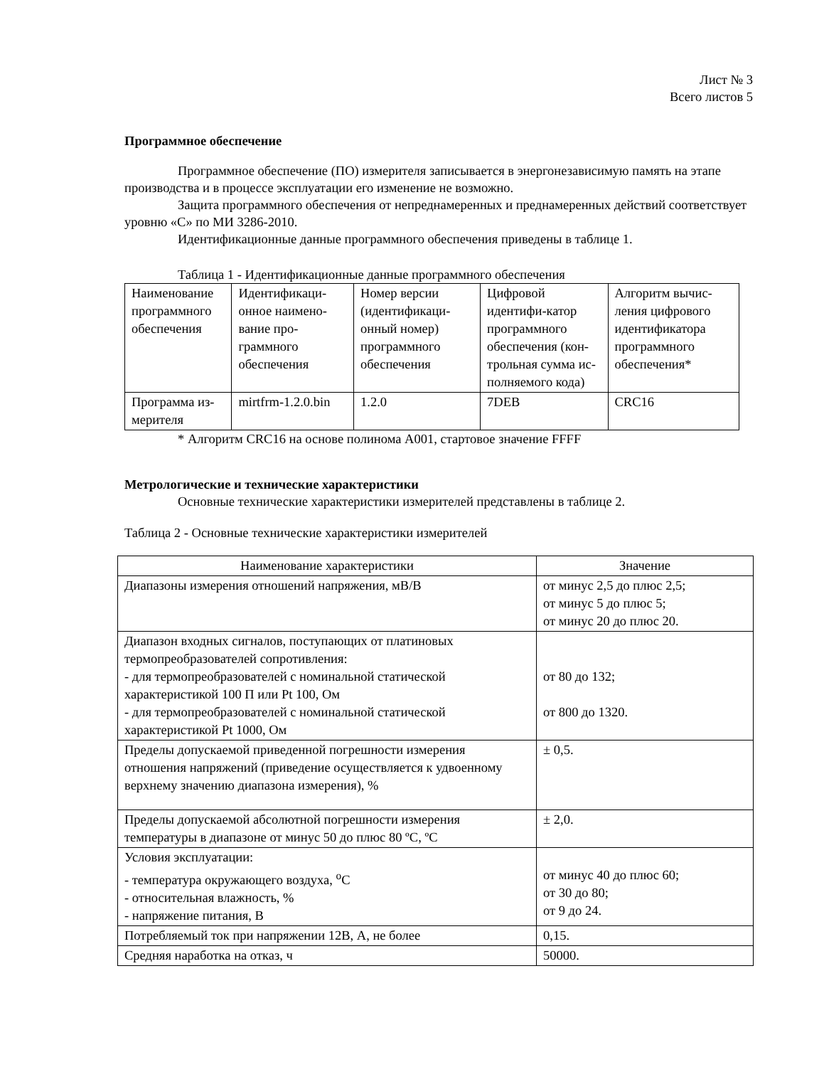Лист № 3
Всего листов 5
Программное обеспечение
Программное обеспечение (ПО) измерителя записывается в энергонезависимую память на этапе производства и в процессе эксплуатации его изменение не возможно.
Защита программного обеспечения от непреднамеренных и преднамеренных действий соответствует уровню «С» по МИ 3286-2010.
Идентификационные данные программного обеспечения приведены в таблице 1.
Таблица 1 - Идентификационные данные программного обеспечения
| Наименование программного обеспечения | Идентификаци-онное наимено-вание про-граммного обеспечения | Номер версии (идентификаци-онный номер) программного обеспечения | Цифровой идентифи-катор программного обеспечения (кон-трольная сумма ис-полняемого кода) | Алгоритм вычис-ления цифрового идентификатора программного обеспечения* |
| Программа из-мерителя | mirtfrm-1.2.0.bin | 1.2.0 | 7DEB | CRC16 |
* Алгоритм CRC16 на основе полинома A001, стартовое значение FFFF
Метрологические и технические характеристики
Основные технические характеристики измерителей представлены в таблице 2.
Таблица 2 - Основные технические характеристики измерителей
| Наименование характеристики | Значение |
| Диапазоны измерения отношений напряжения, мВ/В | от минус 2,5 до плюс 2,5; от минус 5 до плюс 5; от минус 20 до плюс 20. |
| Диапазон входных сигналов, поступающих от платиновых термопреобразователей сопротивления: - для термопреобразователей с номинальной статической характеристикой 100 П или Pt 100, Ом - для термопреобразователей с номинальной статической характеристикой Pt 1000, Ом | от 80 до 132; от 800 до 1320. |
| Пределы допускаемой приведенной погрешности измерения отношения напряжений (приведение осуществляется к удвоенному верхнему значению диапазона измерения), % | ± 0,5. |
| Пределы допускаемой абсолютной погрешности измерения температуры в диапазоне от минус 50 до плюс 80 ºС, ºС | ± 2,0. |
| Условия эксплуатации: - температура окружающего воздуха, <sup>о</sup>С - относительная влажность, % - напряжение питания, В | от минус 40 до плюс 60; от 30 до 80; от 9 до 24. |
| Потребляемый ток при напряжении 12В, А, не более | 0,15. |
| Средняя наработка на отказ, ч | 50000. |